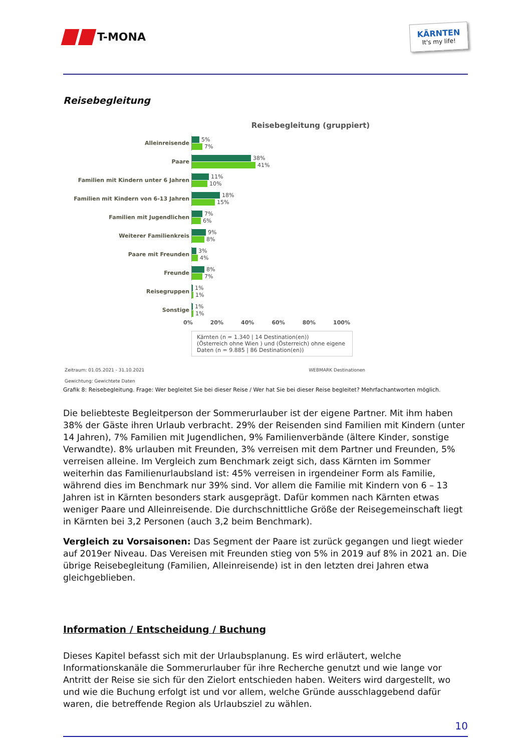T-MONA
KÄRNTEN
It's my life!
Reisebegleitung
Reisebegleitung (gruppiert)
Alleinreisende
5%
7%
Paare
38%
41%
Familien mit Kindern unter 6 Jahren
11%
10%
Familien mit Kindern von 6-13 Jahren
18%
15%
Familien mit Jugendlichen
7%
6%
Weiterer Familienkreis
9%
8%
Paare mit Freunden
3%
4%
Freunde
8%
7%
Reisegruppen
1%
1%
Sonstige
1%
1%
0% 20% 40% 60% 80% 100%
Kärnten (n = 1.340 | 14 Destination(en))
(Österreich ohne Wien ) und (Österreich) ohne eigene Daten (n = 9.885 | 86 Destination(en))
Zeitraum: 01.05.2021 - 31.10.2021 WEBMARK Destinationen
Gewichtung: Gewichtete Daten
Grafik 8: Reisebegleitung. Frage: Wer begleitet Sie bei dieser Reise / Wer hat Sie bei dieser Reise begleitet? Mehrfachantworten möglich.
Die beliebteste Begleitperson der Sommerurlauber ist der eigene Partner. Mit ihm haben 38% der Gäste ihren Urlaub verbracht. 29% der Reisenden sind Familien mit Kindern (unter 14 Jahren), 7% Familien mit Jugendlichen, 9% Familienverbände (ältere Kinder, sonstige Verwandte). 8% urlauben mit Freunden, 3% verreisen mit dem Partner und Freunden, 5% verreisen alleine. Im Vergleich zum Benchmark zeigt sich, dass Kärnten im Sommer weiterhin das Familienurlaubsland ist: 45% verreisen in irgendeiner Form als Familie, während dies im Benchmark nur 39% sind. Vor allem die Familie mit Kindern von 6 – 13 Jahren ist in Kärnten besonders stark ausgeprägt. Dafür kommen nach Kärnten etwas weniger Paare und Alleinreisende. Die durchschnittliche Größe der Reisegemeinschaft liegt in Kärnten bei 3,2 Personen (auch 3,2 beim Benchmark).
Vergleich zu Vorsaisonen: Das Segment der Paare ist zurück gegangen und liegt wieder auf 2019er Niveau. Das Vereisen mit Freunden stieg von 5% in 2019 auf 8% in 2021 an. Die übrige Reisebegleitung (Familien, Alleinreisende) ist in den letzten drei Jahren etwa gleichgeblieben.
Information / Entscheidung / Buchung
Dieses Kapitel befasst sich mit der Urlaubsplanung. Es wird erläutert, welche Informationskanäle die Sommerurlauber für ihre Recherche genutzt und wie lange vor Antritt der Reise sie sich für den Zielort entschieden haben. Weiters wird dargestellt, wo und wie die Buchung erfolgt ist und vor allem, welche Gründe ausschlaggebend dafür waren, die betreffende Region als Urlaubsziel zu wählen.
10